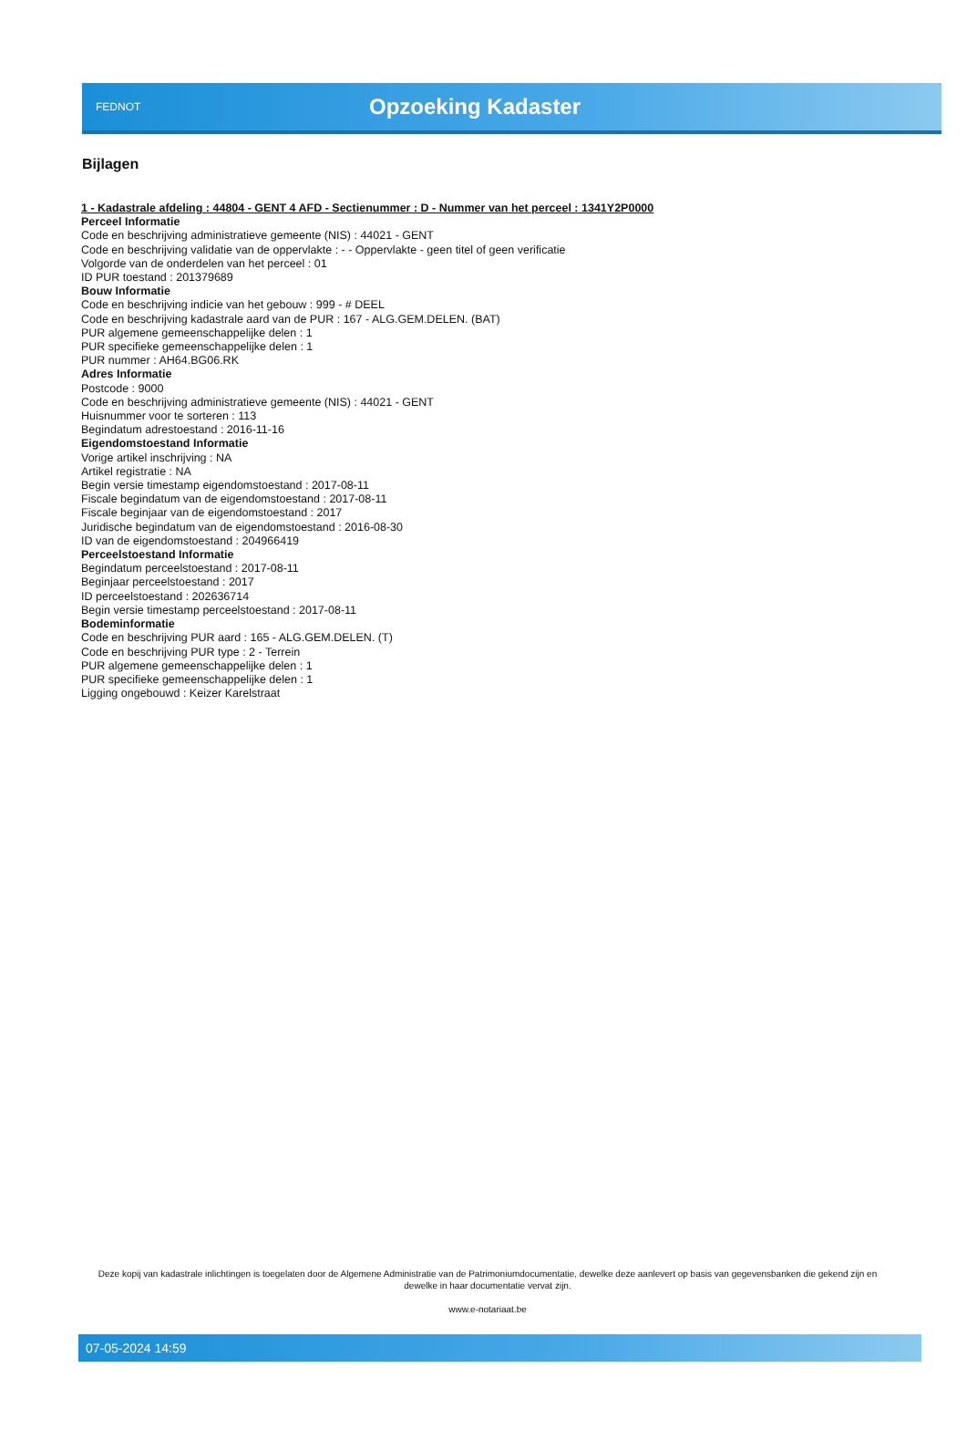FEDNOT
Opzoeking Kadaster
Bijlagen
1 - Kadastrale afdeling : 44804 - GENT 4 AFD - Sectienummer : D - Nummer van het perceel : 1341Y2P0000
Perceel Informatie
Code en beschrijving administratieve gemeente (NIS) : 44021 - GENT
Code en beschrijving validatie van de oppervlakte : - - Oppervlakte - geen titel of geen verificatie
Volgorde van de onderdelen van het perceel : 01
ID PUR toestand : 201379689
Bouw Informatie
Code en beschrijving indicie van het gebouw : 999 - # DEEL
Code en beschrijving kadastrale aard van de PUR : 167 - ALG.GEM.DELEN. (BAT)
PUR algemene gemeenschappelijke delen : 1
PUR specifieke gemeenschappelijke delen : 1
PUR nummer : AH64.BG06.RK
Adres Informatie
Postcode : 9000
Code en beschrijving administratieve gemeente (NIS) : 44021 - GENT
Huisnummer voor te sorteren : 113
Begindatum adrestoestand : 2016-11-16
Eigendomstoestand Informatie
Vorige artikel inschrijving : NA
Artikel registratie : NA
Begin versie timestamp eigendomstoestand : 2017-08-11
Fiscale begindatum van de eigendomstoestand : 2017-08-11
Fiscale beginjaar van de eigendomstoestand : 2017
Juridische begindatum van de eigendomstoestand : 2016-08-30
ID van de eigendomstoestand : 204966419
Perceelstoestand Informatie
Begindatum perceelstoestand : 2017-08-11
Beginjaar perceelstoestand : 2017
ID perceelstoestand : 202636714
Begin versie timestamp perceelstoestand : 2017-08-11
Bodeminformatie
Code en beschrijving PUR aard : 165 - ALG.GEM.DELEN. (T)
Code en beschrijving PUR type : 2 - Terrein
PUR algemene gemeenschappelijke delen : 1
PUR specifieke gemeenschappelijke delen : 1
Ligging ongebouwd : Keizer Karelstraat
Deze kopij van kadastrale inlichtingen is toegelaten door de Algemene Administratie van de Patrimoniumdocumentatie, dewelke deze aanlevert op basis van gegevensbanken die gekend zijn en dewelke in haar documentatie vervat zijn.
www.e-notariaat.be
07-05-2024 14:59